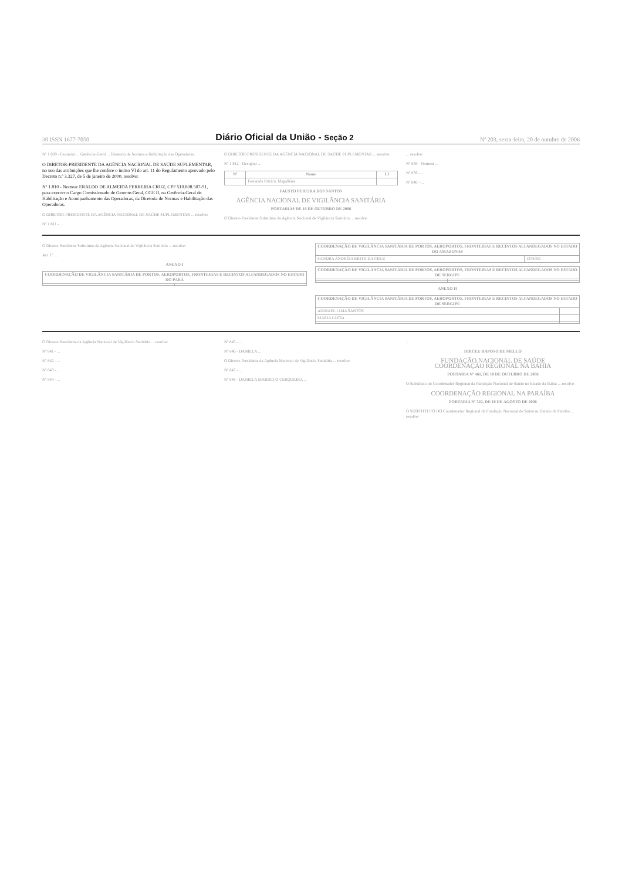30 ISSN 1677-7050 Diário Oficial da União - Seção 2 Nº 203, sexta-feira, 20 de outubro de 2006
Nº 1.809 - Exonerar ... Gerência-Geral ... Diretoria de Normas e Habilitação das Operadoras.
O DIRETOR-PRESIDENTE DA AGÊNCIA NACIONAL DE SAÚDE SUPLEMENTAR, no uso das atribuições que lhe confere o inciso VI do art. 11 do Regulamento aprovado pelo Decreto n.º 3.327, de 5 de janeiro de 2000, resolve:
Nº 1.810 - Nomear ERALDO DE ALMEIDA FERREIRA CRUZ, CPF 510.808.507-91, para exercer o Cargo Comissionado de Gerente-Geral, CGE II, na Gerência-Geral de Habilitação e Acompanhamento das Operadoras, da Diretoria de Normas e Habilitação das Operadoras.
O DIRETOR-PRESIDENTE DA AGÊNCIA NACIONAL DE SAÚDE SUPLEMENTAR ... resolve:
Nº 1.811 - ...
O DIRETOR-PRESIDENTE DA AGÊNCIA NACIONAL DE SAÚDE SUPLEMENTAR ... resolve:
Nº 1.812 - Designar ...
| Nº | Nome | LI |
| --- | --- | --- |
| | Fernanda Patrícia Magalhães | |
FAUSTO PEREIRA DOS SANTOS
AGÊNCIA NACIONAL DE VIGILÂNCIA SANITÁRIA
PORTARIAS DE 18 DE OUTUBRO DE 2006
O Diretor-Presidente Substituto da Agência Nacional de Vigilância Sanitária ... resolve:
... resolve:
Nº 838 - Nomear ...
Nº 839 - ...
Nº 840 - ...
O Diretor-Presidente Substituto da Agência Nacional de Vigilância Sanitária ... resolve:
Art. 1º ...
ANEXO I
| COORDENAÇÃO DE VIGILÂNCIA SANITÁRIA DE PORTOS, AEROPORTOS, FRONTEIRAS E RECINTOS ALFANDEGADOS NO ESTADO DO PARÁ | |
| --- | --- |
| COORDENAÇÃO DE VIGILÂNCIA SANITÁRIA DE PORTOS, AEROPORTOS, FRONTEIRAS E RECINTOS ALFANDEGADOS NO ESTADO DO AMAZONAS | |
| --- | --- |
| SANDRA ANDRÉIA BRITO DA CRUZ | 1376402 |
| COORDENAÇÃO DE VIGILÂNCIA SANITÁRIA DE PORTOS, AEROPORTOS, FRONTEIRAS E RECINTOS ALFANDEGADOS NO ESTADO DE SERGIPE | |
| --- | --- |
ANEXO II
| COORDENAÇÃO DE VIGILÂNCIA SANITÁRIA DE PORTOS, AEROPORTOS, FRONTEIRAS E RECINTOS ALFANDEGADOS NO ESTADO DE SERGIPE | |
| --- | --- |
| ADINAEL LIMA SANTOS | |
| MARIA LÚCIA | |
O Diretor-Presidente da Agência Nacional de Vigilância Sanitária ... resolve:
Nº 841 - ...
Nº 842 - ...
Nº 843 - ...
Nº 844 - ...
Nº 845 - ...
Nº 846 - DANIELA ...
O Diretor-Presidente da Agência Nacional de Vigilância Sanitária ... resolve:
Nº 847 - ...
Nº 848 - DANIELA MARRECO CERQUEIRA ...
...
DIRCEU RAPOSO DE MELLO
FUNDAÇÃO NACIONAL DE SAÚDE
COORDENAÇÃO REGIONAL NA BAHIA
PORTARIA Nº 461, DE 18 DE OUTUBRO DE 2006
O Substituto do Coordenador Regional da Fundação Nacional de Saúde no Estado da Bahia ... resolve:
COORDENAÇÃO REGIONAL NA PARAÍBA
PORTARIA Nº 322, DE 10 DE AGOSTO DE 2006
O SUBSTITUTO DO Coordenador Regional da Fundação Nacional de Saúde no Estado da Paraíba ... resolve: